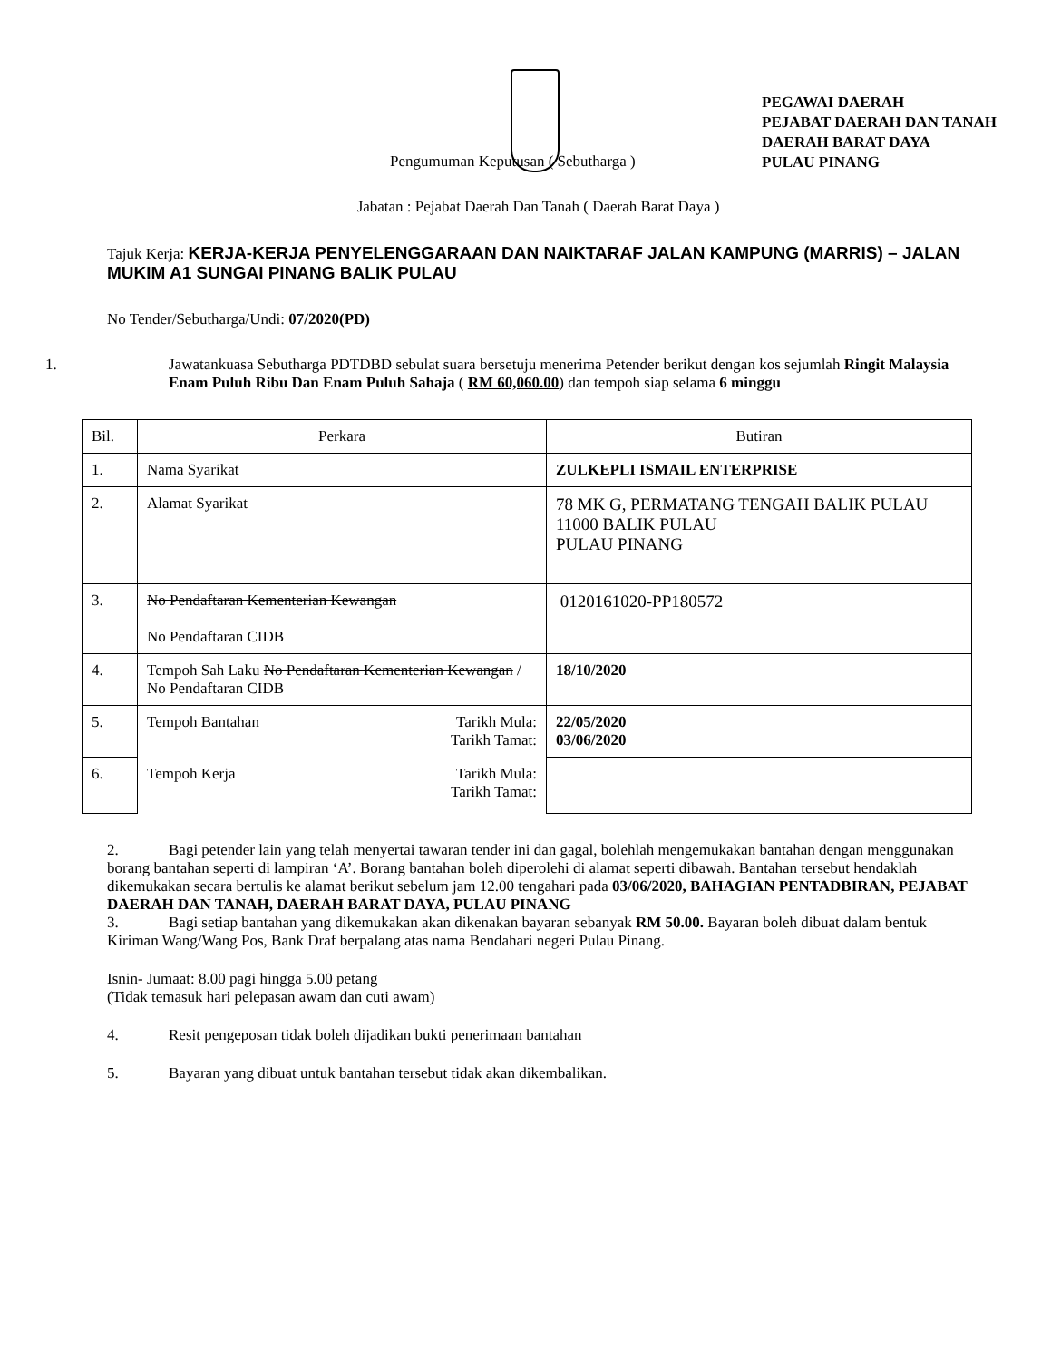PEGAWAI DAERAH
PEJABAT DAERAH DAN TANAH
DAERAH BARAT DAYA
PULAU PINANG
Pengumuman Keputusan ( Sebutharga )
Jabatan : Pejabat Daerah Dan Tanah ( Daerah Barat Daya )
Tajuk Kerja: KERJA-KERJA PENYELENGGARAAN DAN NAIKTARAF JALAN KAMPUNG (MARRIS) – JALAN MUKIM A1 SUNGAI PINANG BALIK PULAU
No Tender/Sebutharga/Undi: 07/2020(PD)
1. Jawatankuasa Sebutharga PDTDBD sebulat suara bersetuju menerima Petender berikut dengan kos sejumlah Ringit Malaysia Enam Puluh Ribu Dan Enam Puluh Sahaja ( RM 60,060.00) dan tempoh siap selama 6 minggu
| Bil. | Perkara | Butiran |
| 1. | Nama Syarikat | ZULKEPLI ISMAIL ENTERPRISE |
| 2. | Alamat Syarikat | 78 MK G, PERMATANG TENGAH BALIK PULAU 11000 BALIK PULAU PULAU PINANG |
| 3. | No Pendaftaran Kementerian Kewangan No Pendaftaran CIDB | 0120161020-PP180572 |
| 4. | Tempoh Sah Laku No Pendaftaran Kementerian Kewangan / No Pendaftaran CIDB | 18/10/2020 |
| 5. | Tempoh Bantahan Tarikh Mula: Tarikh Tamat: | 22/05/2020 03/06/2020 |
| 6. | Tempoh Kerja Tarikh Mula: Tarikh Tamat: | |
2. Bagi petender lain yang telah menyertai tawaran tender ini dan gagal, bolehlah mengemukakan bantahan dengan menggunakan borang bantahan seperti di lampiran ‘A’. Borang bantahan boleh diperolehi di alamat seperti dibawah. Bantahan tersebut hendaklah dikemukakan secara bertulis ke alamat berikut sebelum jam 12.00 tengahari pada 03/06/2020, BAHAGIAN PENTADBIRAN, PEJABAT DAERAH DAN TANAH, DAERAH BARAT DAYA, PULAU PINANG
3. Bagi setiap bantahan yang dikemukakan akan dikenakan bayaran sebanyak RM 50.00. Bayaran boleh dibuat dalam bentuk Kiriman Wang/Wang Pos, Bank Draf berpalang atas nama Bendahari negeri Pulau Pinang.
Isnin- Jumaat: 8.00 pagi hingga 5.00 petang
(Tidak temasuk hari pelepasan awam dan cuti awam)
4. Resit pengeposan tidak boleh dijadikan bukti penerimaan bantahan
5. Bayaran yang dibuat untuk bantahan tersebut tidak akan dikembalikan.